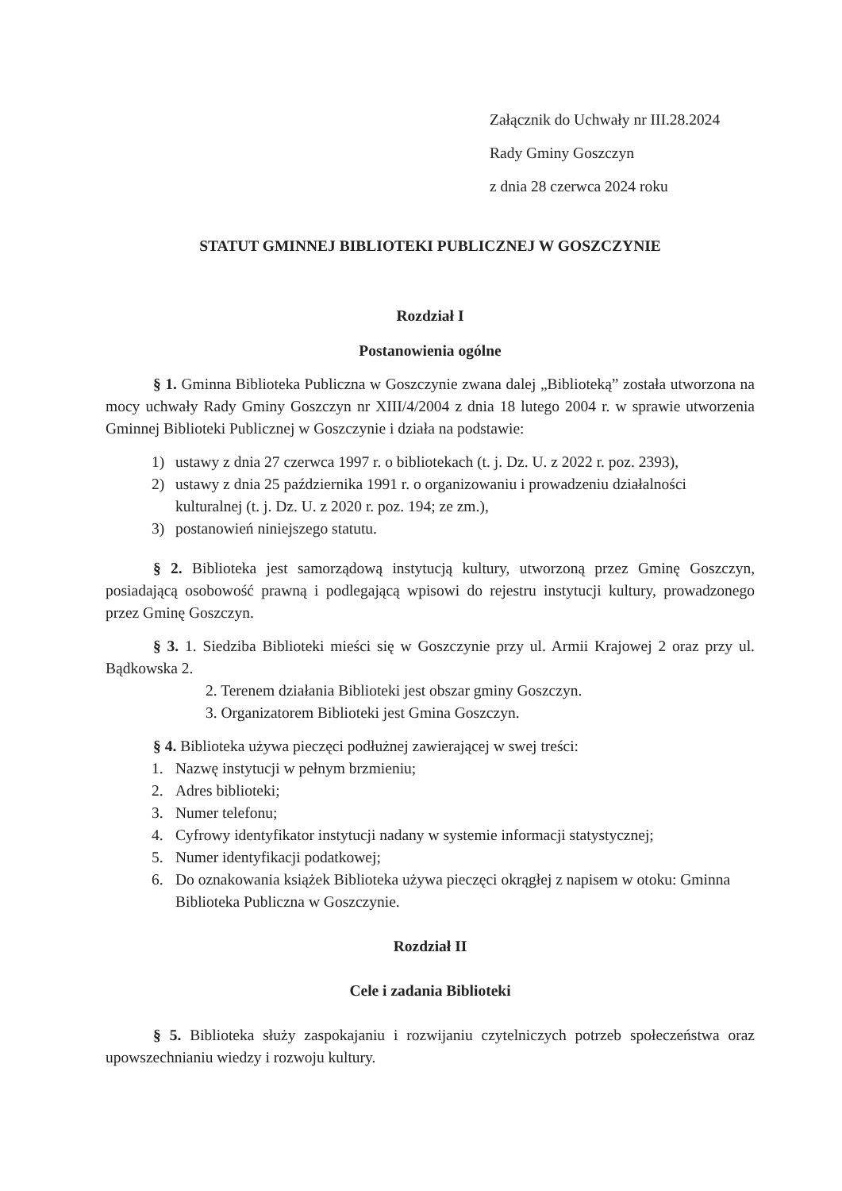Załącznik do Uchwały nr III.28.2024
Rady Gminy Goszczyn
z dnia 28 czerwca 2024 roku
STATUT GMINNEJ BIBLIOTEKI PUBLICZNEJ W GOSZCZYNIE
Rozdział I
Postanowienia ogólne
§ 1. Gminna Biblioteka Publiczna w Goszczynie zwana dalej „Biblioteką” została utworzona na mocy uchwały Rady Gminy Goszczyn nr XIII/4/2004 z dnia 18 lutego 2004 r. w sprawie utworzenia Gminnej Biblioteki Publicznej w Goszczynie i działa na podstawie:
1) ustawy z dnia 27 czerwca 1997 r. o bibliotekach (t. j. Dz. U. z 2022 r. poz. 2393),
2) ustawy z dnia 25 października 1991 r. o organizowaniu i prowadzeniu działalności kulturalnej (t. j. Dz. U. z 2020 r. poz. 194; ze zm.),
3) postanowień niniejszego statutu.
§ 2. Biblioteka jest samorządową instytucją kultury, utworzoną przez Gminę Goszczyn, posiadającą osobowość prawną i podlegającą wpisowi do rejestru instytucji kultury, prowadzonego przez Gminę Goszczyn.
§ 3. 1. Siedziba Biblioteki mieści się w Goszczynie przy ul. Armii Krajowej 2 oraz przy ul. Bądkowska 2.
2. Terenem działania Biblioteki jest obszar gminy Goszczyn.
3. Organizatorem Biblioteki jest Gmina Goszczyn.
§ 4. Biblioteka używa pieczęci podłużnej zawierającej w swej treści:
1. Nazwę instytucji w pełnym brzmieniu;
2. Adres biblioteki;
3. Numer telefonu;
4. Cyfrowy identyfikator instytucji nadany w systemie informacji statystycznej;
5. Numer identyfikacji podatkowej;
6. Do oznakowania książek Biblioteka używa pieczęci okrągłej z napisem w otoku: Gminna Biblioteka Publiczna w Goszczynie.
Rozdział II
Cele i zadania Biblioteki
§ 5. Biblioteka służy zaspokajaniu i rozwijaniu czytelniczych potrzeb społeczeństwa oraz upowszechnianiu wiedzy i rozwoju kultury.